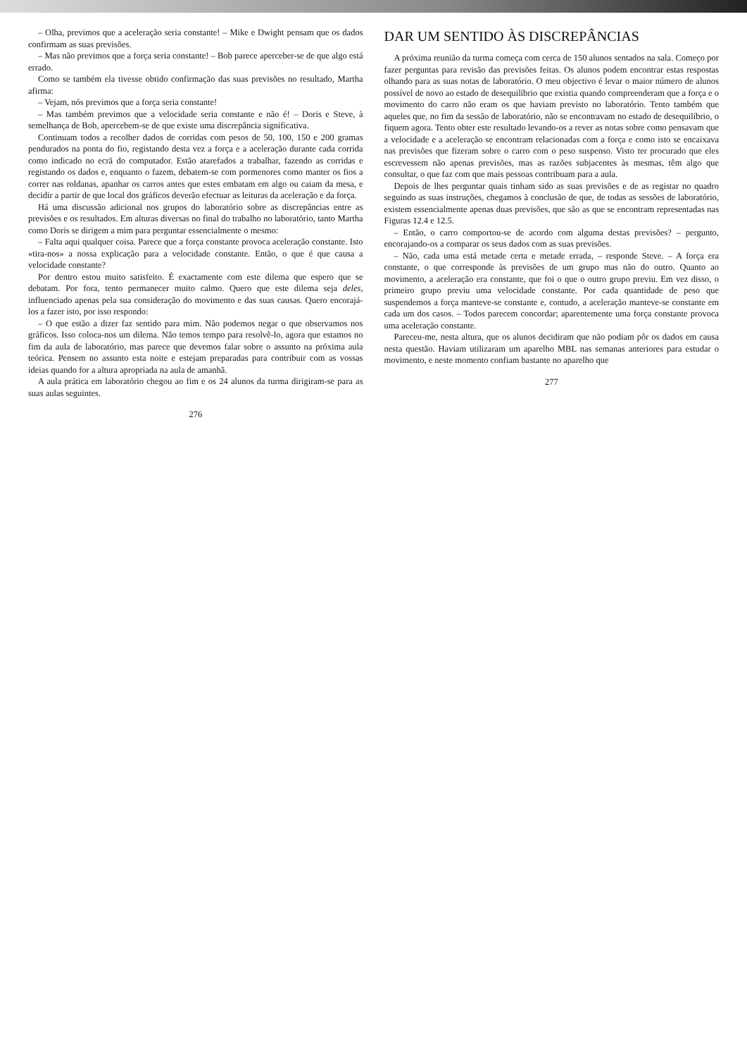– Olha, previmos que a aceleração seria constante! – Mike e Dwight pensam que os dados confirmam as suas previsões.
– Mas não previmos que a força seria constante! – Bob parece aperceber-se de que algo está errado.
Como se também ela tivesse obtido confirmação das suas previsões no resultado, Martha afirma:
– Vejam, nós previmos que a força seria constante!
– Mas também previmos que a velocidade seria constante e não é! – Doris e Steve, à semelhança de Bob, apercebem-se de que existe uma discrepância significativa.
Continuam todos a recolher dados de corridas com pesos de 50, 100, 150 e 200 gramas pendurados na ponta do fio, registando desta vez a força e a aceleração durante cada corrida como indicado no ecrã do computador. Estão atarefados a trabalhar, fazendo as corridas e registando os dados e, enquanto o fazem, debatem-se com pormenores como manter os fios a correr nas roldanas, apanhar os carros antes que estes embatam em algo ou caiam da mesa, e decidir a partir de que local dos gráficos deverão efectuar as leituras da aceleração e da força.
Há uma discussão adicional nos grupos do laboratório sobre as discrepâncias entre as previsões e os resultados. Em alturas diversas no final do trabalho no laboratório, tanto Martha como Doris se dirigem a mim para perguntar essencialmente o mesmo:
– Falta aqui qualquer coisa. Parece que a força constante provoca aceleração constante. Isto «tira-nos» a nossa explicação para a velocidade constante. Então, o que é que causa a velocidade constante?
Por dentro estou muito satisfeito. É exactamente com este dilema que espero que se debatam. Por fora, tento permanecer muito calmo. Quero que este dilema seja deles, influenciado apenas pela sua consideração do movimento e das suas causas. Quero encorajá-los a fazer isto, por isso respondo:
– O que estão a dizer faz sentido para mim. Não podemos negar o que observamos nos gráficos. Isso coloca-nos um dilema. Não temos tempo para resolvê-lo, agora que estamos no fim da aula de laboratório, mas parece que devemos falar sobre o assunto na próxima aula teórica. Pensem no assunto esta noite e estejam preparadas para contribuir com as vossas ideias quando for a altura apropriada na aula de amanhã.
A aula prática em laboratório chegou ao fim e os 24 alunos da turma dirigiram-se para as suas aulas seguintes.
276
DAR UM SENTIDO ÀS DISCREPÂNCIAS
A próxima reunião da turma começa com cerca de 150 alunos sentados na sala. Começo por fazer perguntas para revisão das previsões feitas. Os alunos podem encontrar estas respostas olhando para as suas notas de laboratório. O meu objectivo é levar o maior número de alunos possível de novo ao estado de desequilíbrio que existia quando compreenderam que a força e o movimento do carro não eram os que haviam previsto no laboratório. Tento também que aqueles que, no fim da sessão de laboratório, não se encontravam no estado de desequilíbrio, o fiquem agora. Tento obter este resultado levando-os a rever as notas sobre como pensavam que a velocidade e a aceleração se encontram relacionadas com a força e como isto se encaixava nas previsões que fizeram sobre o carro com o peso suspenso. Visto ter procurado que eles escrevessem não apenas previsões, mas as razões subjacentes às mesmas, têm algo que consultar, o que faz com que mais pessoas contribuam para a aula.
Depois de lhes perguntar quais tinham sido as suas previsões e de as registar no quadro seguindo as suas instruções, chegamos à conclusão de que, de todas as sessões de laboratório, existem essencialmente apenas duas previsões, que são as que se encontram representadas nas Figuras 12.4 e 12.5.
– Então, o carro comportou-se de acordo com alguma destas previsões? – pergunto, encorajando-os a comparar os seus dados com as suas previsões.
– Não, cada uma está metade certa e metade errada, – responde Steve. – A força era constante, o que corresponde às previsões de um grupo mas não do outro. Quanto ao movimento, a aceleração era constante, que foi o que o outro grupo previu. Em vez disso, o primeiro grupo previu uma velocidade constante. Por cada quantidade de peso que suspendemos a força manteve-se constante e, contudo, a aceleração manteve-se constante em cada um dos casos. – Todos parecem concordar; aparentemente uma força constante provoca uma aceleração constante.
Pareceu-me, nesta altura, que os alunos decidiram que não podiam pôr os dados em causa nesta questão. Haviam utilizaram um aparelho MBL nas semanas anteriores para estudar o movimento, e neste momento confiam bastante no aparelho que
277